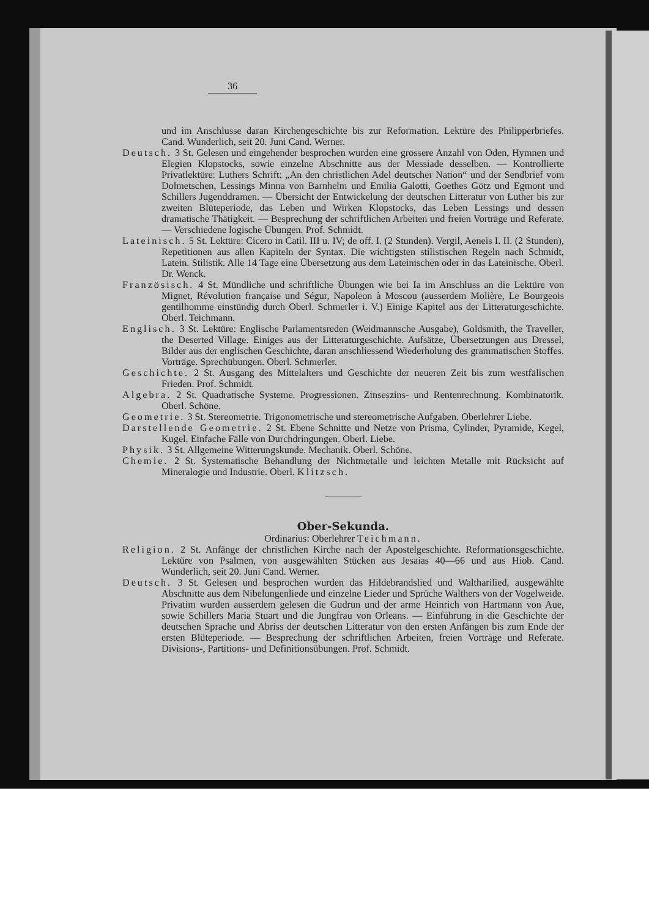36
und im Anschlusse daran Kirchengeschichte bis zur Reformation. Lektüre des Philipperbriefes. Cand. Wunderlich, seit 20. Juni Cand. Werner.
Deutsch. 3 St. Gelesen und eingehender besprochen wurden eine grössere Anzahl von Oden, Hymnen und Elegien Klopstocks, sowie einzelne Abschnitte aus der Messiade desselben. — Kontrollierte Privatlektüre: Luthers Schrift: „An den christlichen Adel deutscher Nation“ und der Sendbrief vom Dolmetschen, Lessings Minna von Barnhelm und Emilia Galotti, Goethes Götz und Egmont und Schillers Jugenddramen. — Übersicht der Entwickelung der deutschen Litteratur von Luther bis zur zweiten Blüteperiode, das Leben und Wirken Klopstocks, das Leben Lessings und dessen dramatische Thätigkeit. — Besprechung der schriftlichen Arbeiten und freien Vorträge und Referate. — Verschiedene logische Übungen. Prof. Schmidt.
Lateinisch. 5 St. Lektüre: Cicero in Catil. III u. IV; de off. I. (2 Stunden). Vergil, Aeneis I. II. (2 Stunden), Repetitionen aus allen Kapiteln der Syntax. Die wichtigsten stilistischen Regeln nach Schmidt, Latein. Stilistik. Alle 14 Tage eine Übersetzung aus dem Lateinischen oder in das Lateinische. Oberl. Dr. Wenck.
Französisch. 4 St. Mündliche und schriftliche Übungen wie bei Ia im Anschluss an die Lektüre von Mignet, Révolution française und Ségur, Napoleon à Moscou (ausserdem Molière, Le Bourgeois gentilhomme einstündig durch Oberl. Schmerler i. V.) Einige Kapitel aus der Litteraturgeschichte. Oberl. Teichmann.
Englisch. 3 St. Lektüre: Englische Parlamentsreden (Weidmannsche Ausgabe), Goldsmith, the Traveller, the Deserted Village. Einiges aus der Litteraturgeschichte. Aufsätze, Übersetzungen aus Dressel, Bilder aus der englischen Geschichte, daran anschliessend Wiederholung des grammatischen Stoffes. Vorträge. Sprechübungen. Oberl. Schmerler.
Geschichte. 2 St. Ausgang des Mittelalters und Geschichte der neueren Zeit bis zum westfälischen Frieden. Prof. Schmidt.
Algebra. 2 St. Quadratische Systeme. Progressionen. Zinseszins- und Rentenrechnung. Kombinatorik. Oberl. Schöne.
Geometrie. 3 St. Stereometrie. Trigonometrische und stereometrische Aufgaben. Oberlehrer Liebe.
Darstellende Geometrie. 2 St. Ebene Schnitte und Netze von Prisma, Cylinder, Pyramide, Kegel, Kugel. Einfache Fälle von Durchdringungen. Oberl. Liebe.
Physik. 3 St. Allgemeine Witterungskunde. Mechanik. Oberl. Schöne.
Chemie. 2 St. Systematische Behandlung der Nichtmetalle und leichten Metalle mit Rücksicht auf Mineralogie und Industrie. Oberl. Klitzsch.
Ober-Sekunda.
Ordinarius: Oberlehrer Teichmann.
Religion. 2 St. Anfänge der christlichen Kirche nach der Apostelgeschichte. Reformationsgeschichte. Lektüre von Psalmen, von ausgewählten Stücken aus Jesaias 40—66 und aus Hiob. Cand. Wunderlich, seit 20. Juni Cand. Werner.
Deutsch. 3 St. Gelesen und besprochen wurden das Hildebrandslied und Waltharilied, ausgewählte Abschnitte aus dem Nibelungenliede und einzelne Lieder und Sprüche Walthers von der Vogelweide. Privatim wurden ausserdem gelesen die Gudrun und der arme Heinrich von Hartmann von Aue, sowie Schillers Maria Stuart und die Jungfrau von Orleans. — Einführung in die Geschichte der deutschen Sprache und Abriss der deutschen Litteratur von den ersten Anfängen bis zum Ende der ersten Blüteperiode. — Besprechung der schriftlichen Arbeiten, freien Vorträge und Referate. Divisions-, Partitions- und Definitionsübungen. Prof. Schmidt.